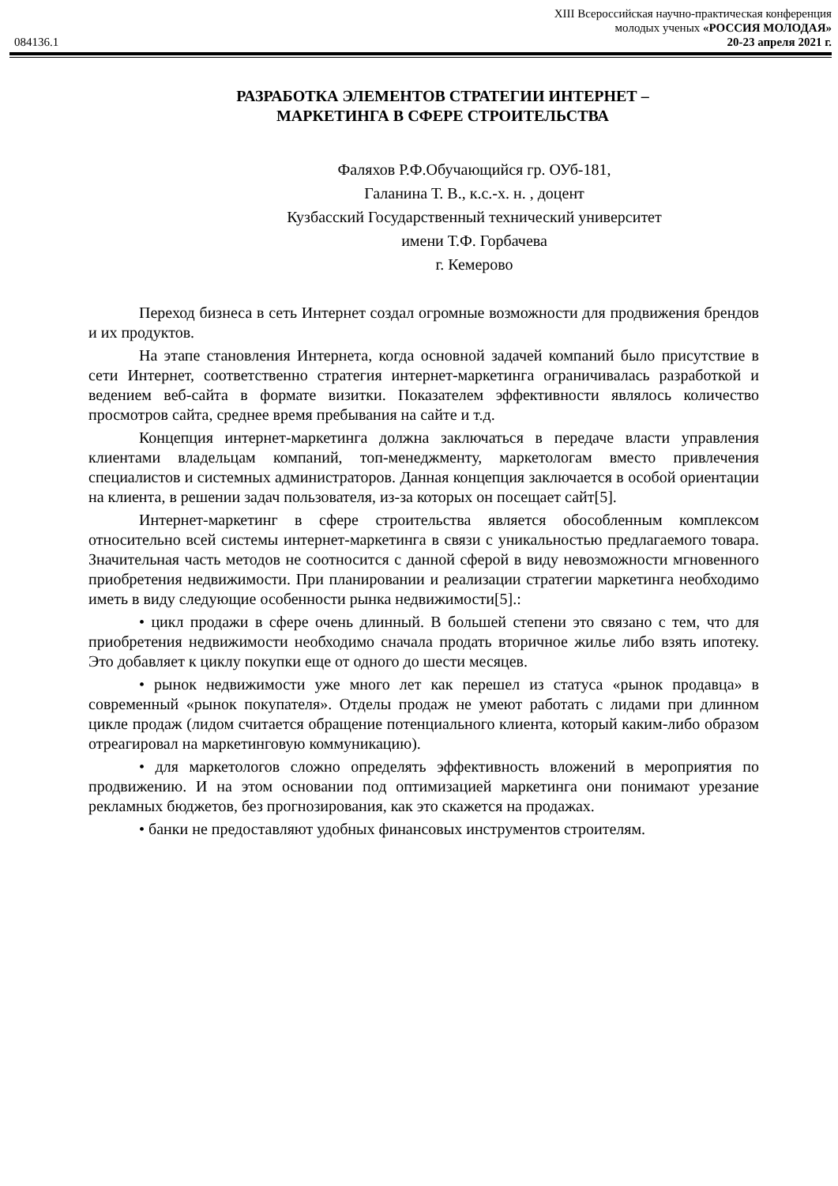XIII Всероссийская научно-практическая конференция
молодых ученых «РОССИЯ МОЛОДАЯ»
084136.1 20-23 апреля 2021 г.
РАЗРАБОТКА ЭЛЕМЕНТОВ СТРАТЕГИИ ИНТЕРНЕТ –
МАРКЕТИНГА В СФЕРЕ СТРОИТЕЛЬСТВА
Фаляхов Р.Ф.Обучающийся гр. ОУб-181,
Галанина Т. В., к.с.-х. н. , доцент
Кузбасский Государственный технический университет
имени Т.Ф. Горбачева
г. Кемерово
Переход бизнеса в сеть Интернет создал огромные возможности для продвижения брендов и их продуктов.
На этапе становления Интернета, когда основной задачей компаний было присутствие в сети Интернет, соответственно стратегия интернет-маркетинга ограничивалась разработкой и ведением веб-сайта в формате визитки. Показателем эффективности являлось количество просмотров сайта, среднее время пребывания на сайте и т.д.
Концепция интернет-маркетинга должна заключаться в передаче власти управления клиентами владельцам компаний, топ-менеджменту, маркетологам вместо привлечения специалистов и системных администраторов. Данная концепция заключается в особой ориентации на клиента, в решении задач пользователя, из-за которых он посещает сайт[5].
Интернет-маркетинг в сфере строительства является обособленным комплексом относительно всей системы интернет-маркетинга в связи с уникальностью предлагаемого товара. Значительная часть методов не соотносится с данной сферой в виду невозможности мгновенного приобретения недвижимости. При планировании и реализации стратегии маркетинга необходимо иметь в виду следующие особенности рынка недвижимости[5].:
• цикл продажи в сфере очень длинный. В большей степени это связано с тем, что для приобретения недвижимости необходимо сначала продать вторичное жилье либо взять ипотеку. Это добавляет к циклу покупки еще от одного до шести месяцев.
• рынок недвижимости уже много лет как перешел из статуса «рынок продавца» в современный «рынок покупателя». Отделы продаж не умеют работать с лидами при длинном цикле продаж (лидом считается обращение потенциального клиента, который каким-либо образом отреагировал на маркетинговую коммуникацию).
• для маркетологов сложно определять эффективность вложений в мероприятия по продвижению. И на этом основании под оптимизацией маркетинга они понимают урезание рекламных бюджетов, без прогнозирования, как это скажется на продажах.
• банки не предоставляют удобных финансовых инструментов строителям.